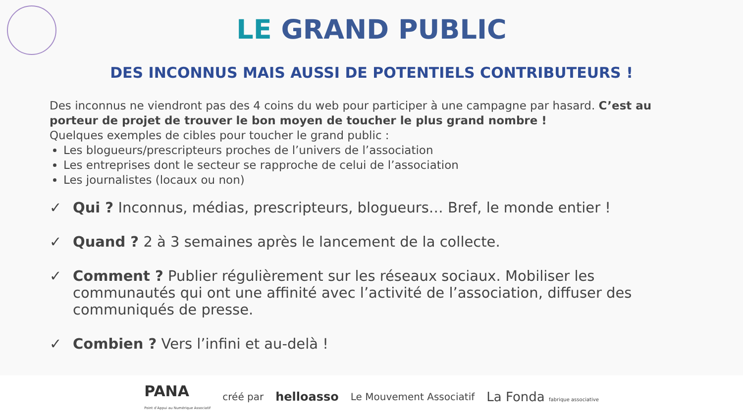LE GRAND PUBLIC
DES INCONNUS MAIS AUSSI DE POTENTIELS CONTRIBUTEURS !
Des inconnus ne viendront pas des 4 coins du web pour participer à une campagne par hasard. C’est au porteur de projet de trouver le bon moyen de toucher le plus grand nombre !
Quelques exemples de cibles pour toucher le grand public :
Les blogueurs/prescripteurs proches de l’univers de l’association
Les entreprises dont le secteur se rapproche de celui de l’association
Les journalistes (locaux ou non)
✓ Qui ? Inconnus, médias, prescripteurs, blogueurs… Bref, le monde entier !
✓ Quand ? 2 à 3 semaines après le lancement de la collecte.
✓ Comment ? Publier régulièrement sur les réseaux sociaux. Mobiliser les communautés qui ont une affinité avec l’activité de l’association, diffuser des communiqués de presse.
✓ Combien ? Vers l’infini et au-delà !
PANA
Point d’Appui au Numérique Associatif créé par helloasso Le Mouvement Associatif La Fonda fabrique associative